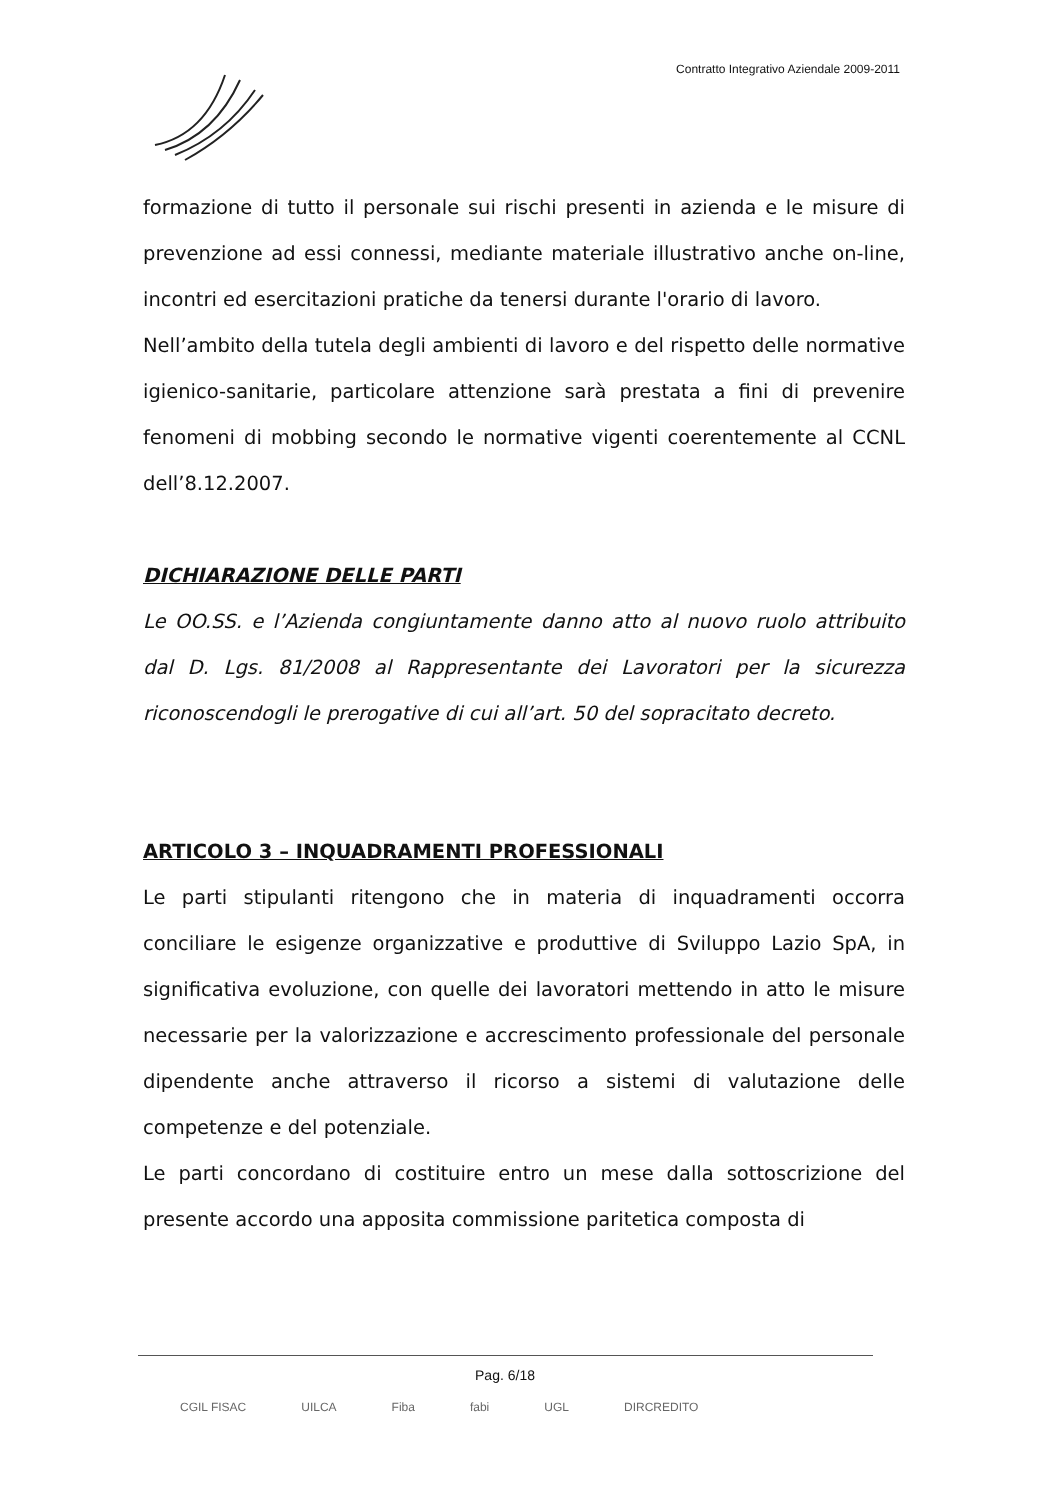Contratto Integrativo Aziendale 2009-2011
formazione di tutto il personale sui rischi presenti in azienda e le misure di prevenzione ad essi connessi, mediante materiale illustrativo anche on-line, incontri ed esercitazioni pratiche da tenersi durante l'orario di lavoro.
Nell’ambito della tutela degli ambienti di lavoro e del rispetto delle normative igienico-sanitarie, particolare attenzione sarà prestata a fini di prevenire fenomeni di mobbing secondo le normative vigenti coerentemente al CCNL dell’8.12.2007.
DICHIARAZIONE DELLE PARTI
Le OO.SS. e l’Azienda congiuntamente danno atto al nuovo ruolo attribuito dal D. Lgs. 81/2008 al Rappresentante dei Lavoratori per la sicurezza riconoscendogli le prerogative di cui all’art. 50 del sopracitato decreto.
ARTICOLO 3 – INQUADRAMENTI PROFESSIONALI
Le parti stipulanti ritengono che in materia di inquadramenti occorra conciliare le esigenze organizzative e produttive di Sviluppo Lazio SpA, in significativa evoluzione, con quelle dei lavoratori mettendo in atto le misure necessarie per la valorizzazione e accrescimento professionale del personale dipendente anche attraverso il ricorso a sistemi di valutazione delle competenze e del potenziale.
Le parti concordano di costituire entro un mese dalla sottoscrizione del presente accordo una apposita commissione paritetica composta di
Pag. 6/18
CGIL FISAC UILCA Fiba fabi UGL DIRCREDITO